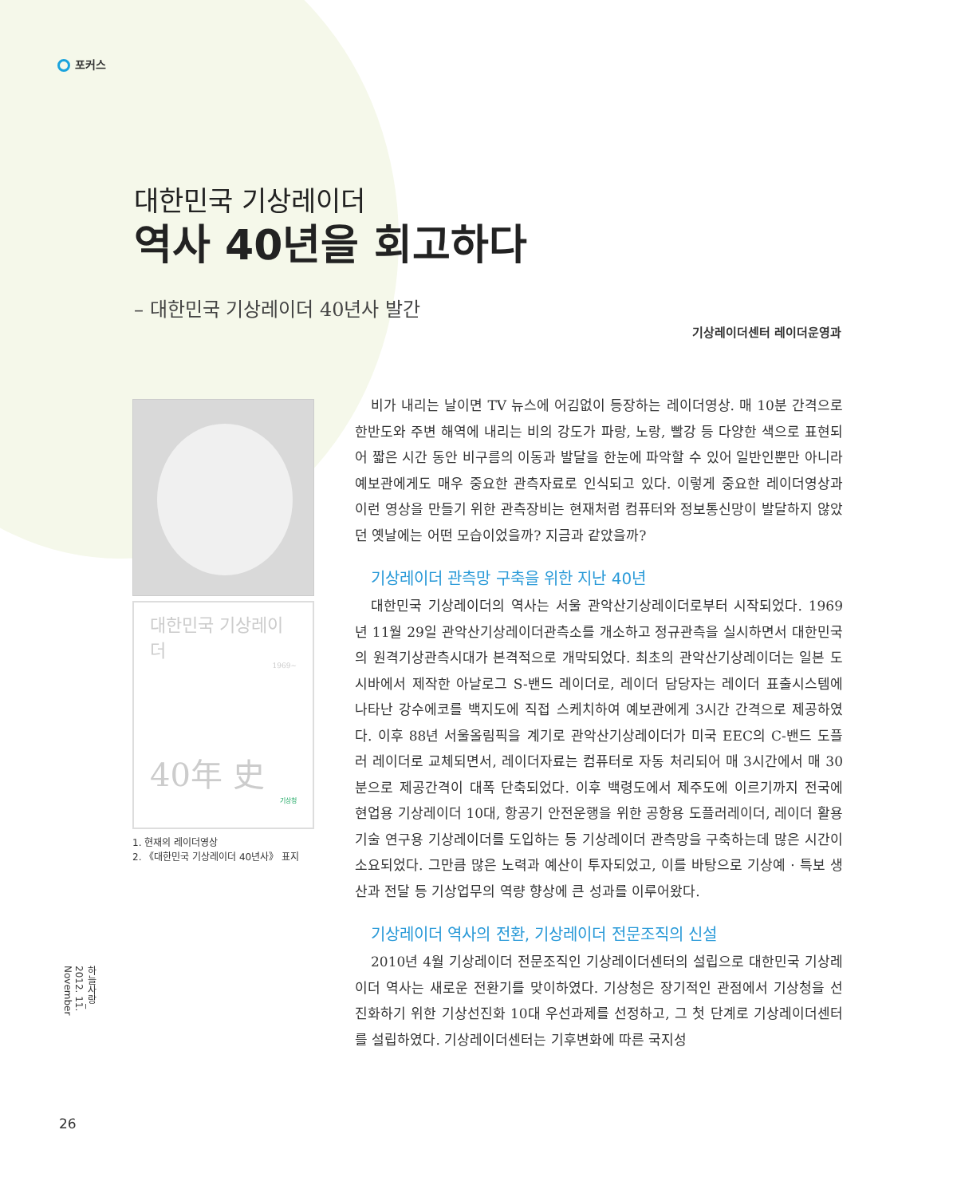포커스
대한민국 기상레이더
역사 40년을 회고하다
– 대한민국 기상레이더 40년사 발간
기상레이더센터 레이더운영과
대한민국 기상레이더
1969~
40年 史
기상청
1. 현재의 레이더영상
2. 《대한민국 기상레이더 40년사》 표지
비가 내리는 날이면 TV 뉴스에 어김없이 등장하는 레이더영상. 매 10분 간격으로 한반도와 주변 해역에 내리는 비의 강도가 파랑, 노랑, 빨강 등 다양한 색으로 표현되어 짧은 시간 동안 비구름의 이동과 발달을 한눈에 파악할 수 있어 일반인뿐만 아니라 예보관에게도 매우 중요한 관측자료로 인식되고 있다. 이렇게 중요한 레이더영상과 이런 영상을 만들기 위한 관측장비는 현재처럼 컴퓨터와 정보통신망이 발달하지 않았던 옛날에는 어떤 모습이었을까? 지금과 같았을까?
기상레이더 관측망 구축을 위한 지난 40년
대한민국 기상레이더의 역사는 서울 관악산기상레이더로부터 시작되었다. 1969년 11월 29일 관악산기상레이더관측소를 개소하고 정규관측을 실시하면서 대한민국의 원격기상관측시대가 본격적으로 개막되었다. 최초의 관악산기상레이더는 일본 도시바에서 제작한 아날로그 S-밴드 레이더로, 레이더 담당자는 레이더 표출시스템에 나타난 강수에코를 백지도에 직접 스케치하여 예보관에게 3시간 간격으로 제공하였다. 이후 88년 서울올림픽을 계기로 관악산기상레이더가 미국 EEC의 C-밴드 도플러 레이더로 교체되면서, 레이더자료는 컴퓨터로 자동 처리되어 매 3시간에서 매 30분으로 제공간격이 대폭 단축되었다. 이후 백령도에서 제주도에 이르기까지 전국에 현업용 기상레이더 10대, 항공기 안전운행을 위한 공항용 도플러레이더, 레이더 활용기술 연구용 기상레이더를 도입하는 등 기상레이더 관측망을 구축하는데 많은 시간이 소요되었다. 그만큼 많은 노력과 예산이 투자되었고, 이를 바탕으로 기상예 · 특보 생산과 전달 등 기상업무의 역량 향상에 큰 성과를 이루어왔다.
기상레이더 역사의 전환, 기상레이더 전문조직의 신설
2010년 4월 기상레이더 전문조직인 기상레이더센터의 설립으로 대한민국 기상레이더 역사는 새로운 전환기를 맞이하였다. 기상청은 장기적인 관점에서 기상청을 선진화하기 위한 기상선진화 10대 우선과제를 선정하고, 그 첫 단계로 기상레이더센터를 설립하였다. 기상레이더센터는 기후변화에 따른 국지성
하늘사랑_ 2012. 11. November
26